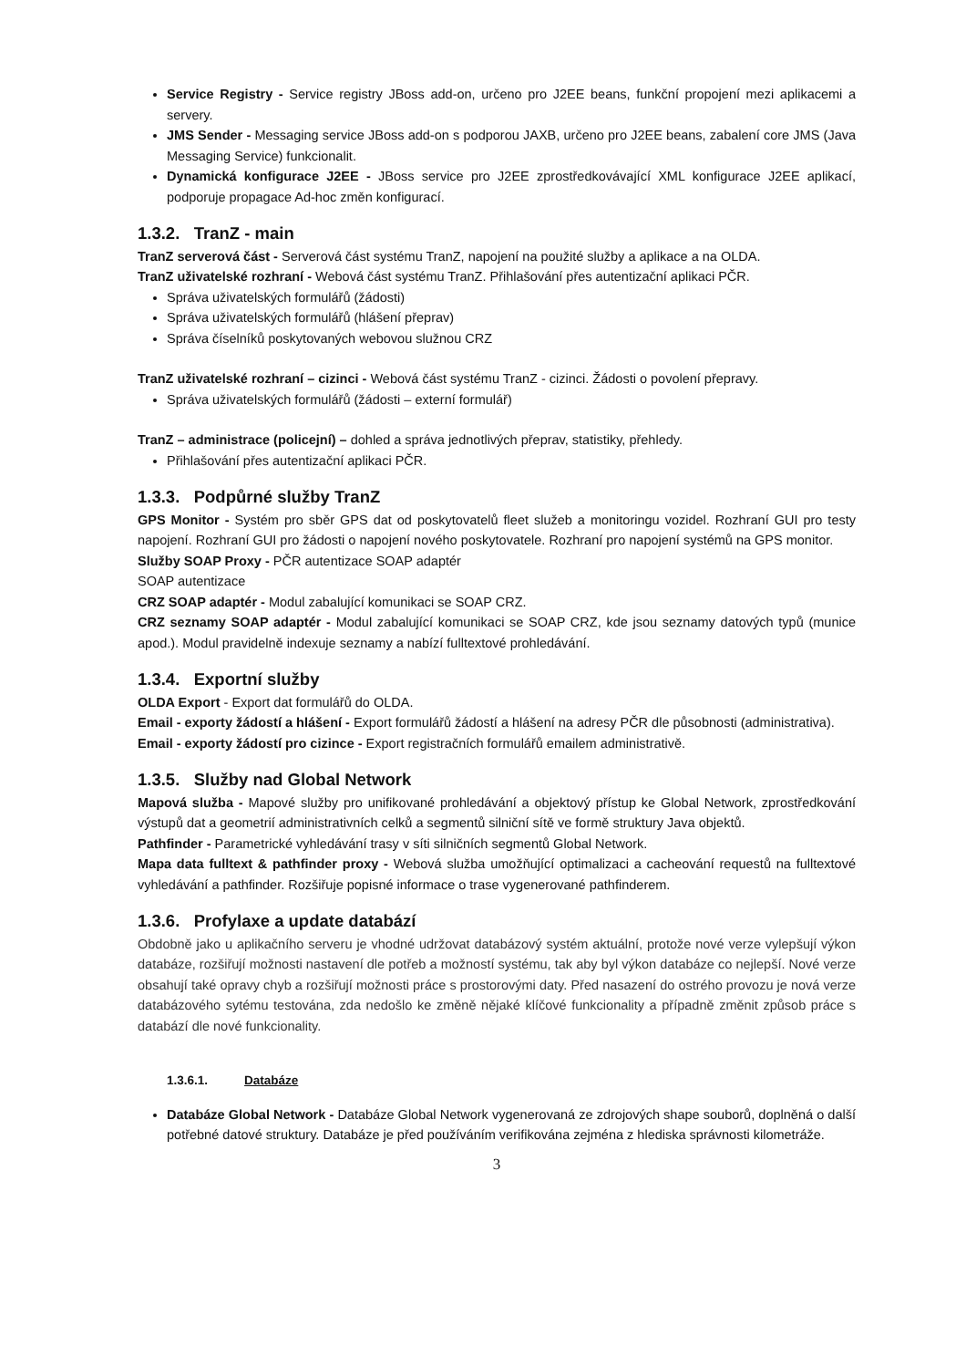Service Registry - Service registry JBoss add-on, určeno pro J2EE beans, funkční propojení mezi aplikacemi a servery.
JMS Sender - Messaging service JBoss add-on s podporou JAXB, určeno pro J2EE beans, zabalení core JMS (Java Messaging Service) funkcionalit.
Dynamická konfigurace J2EE - JBoss service pro J2EE zprostředkovávající XML konfigurace J2EE aplikací, podporuje propagace Ad-hoc změn konfigurací.
1.3.2. TranZ - main
TranZ serverová část - Serverová část systému TranZ, napojení na použité služby a aplikace a na OLDA.
TranZ uživatelské rozhraní - Webová část systému TranZ. Přihlašování přes autentizační aplikaci PČR.
Správa uživatelských formulářů (žádosti)
Správa uživatelských formulářů (hlášení přeprav)
Správa číselníků poskytovaných webovou služnou CRZ
TranZ uživatelské rozhraní – cizinci - Webová část systému TranZ - cizinci. Žádosti o povolení přepravy.
Správa uživatelských formulářů (žádosti – externí formulář)
TranZ – administrace (policejní) – dohled a správa jednotlivých přeprav, statistiky, přehledy.
Přihlašování přes autentizační aplikaci PČR.
1.3.3. Podpůrné služby TranZ
GPS Monitor - Systém pro sběr GPS dat od poskytovatelů fleet služeb a monitoringu vozidel. Rozhraní GUI pro testy napojení. Rozhraní GUI pro žádosti o napojení nového poskytovatele. Rozhraní pro napojení systémů na GPS monitor.
Služby SOAP Proxy - PČR autentizace SOAP adaptér
SOAP autentizace
CRZ SOAP adaptér - Modul zabalující komunikaci se SOAP CRZ.
CRZ seznamy SOAP adaptér - Modul zabalující komunikaci se SOAP CRZ, kde jsou seznamy datových typů (munice apod.). Modul pravidelně indexuje seznamy a nabízí fulltextové prohledávání.
1.3.4. Exportní služby
OLDA Export - Export dat formulářů do OLDA.
Email - exporty žádostí a hlášení - Export formulářů žádostí a hlášení na adresy PČR dle působnosti (administrativa).
Email - exporty žádostí pro cizince - Export registračních formulářů emailem administrativě.
1.3.5. Služby nad Global Network
Mapová služba - Mapové služby pro unifikované prohledávání a objektový přístup ke Global Network, zprostředkování výstupů dat a geometrií administrativních celků a segmentů silniční sítě ve formě struktury Java objektů.
Pathfinder - Parametrické vyhledávání trasy v síti silničních segmentů Global Network.
Mapa data fulltext & pathfinder proxy - Webová služba umožňující optimalizaci a cacheování requestů na fulltextové vyhledávání a pathfinder. Rozšiřuje popisné informace o trase vygenerované pathfinderem.
1.3.6. Profylaxe a update databází
Obdobně jako u aplikačního serveru je vhodné udržovat databázový systém aktuální, protože nové verze vylepšují výkon databáze, rozšiřují možnosti nastavení dle potřeb a možností systému, tak aby byl výkon databáze co nejlepší. Nové verze obsahují také opravy chyb a rozšiřují možnosti práce s prostorovými daty. Před nasazení do ostrého provozu je nová verze databázového sytému testována, zda nedošlo ke změně nějaké klíčové funkcionality a případně změnit způsob práce s databází dle nové funkcionality.
1.3.6.1. Databáze
Databáze Global Network - Databáze Global Network vygenerovaná ze zdrojových shape souborů, doplněná o další potřebné datové struktury. Databáze je před používáním verifikována zejména z hlediska správnosti kilometráže.
3